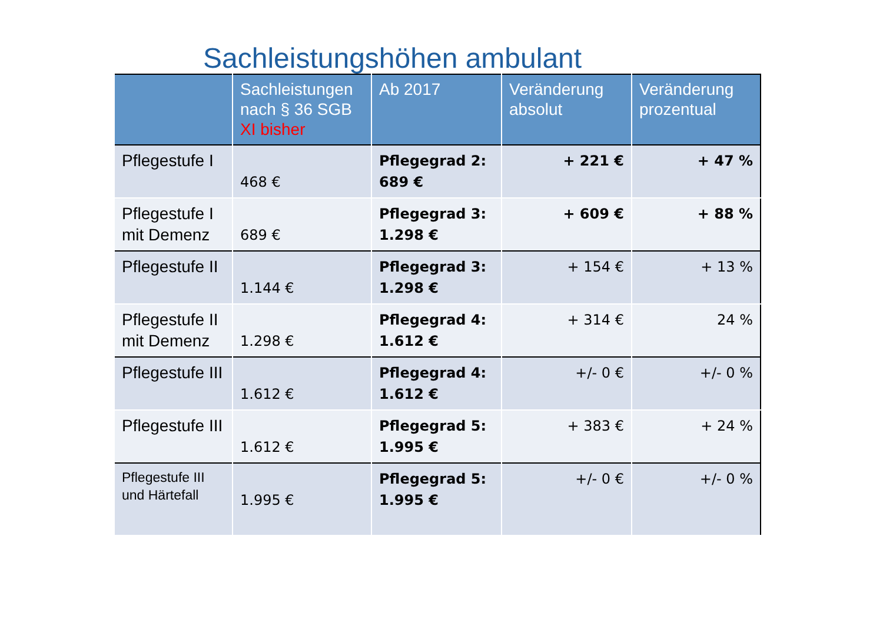Sachleistungshöhen ambulant
| | Sachleistungen nach § 36 SGB XI bisher | Ab 2017 | Veränderung absolut | Veränderung prozentual |
| --- | --- | --- | --- | --- |
| Pflegestufe I | 468 € | Pflegegrad 2: 689 € | + 221 € | + 47 % |
| Pflegestufe I mit Demenz | 689 € | Pflegegrad 3: 1.298 € | + 609 € | + 88 % |
| Pflegestufe II | 1.144 € | Pflegegrad 3: 1.298 € | + 154 € | + 13 % |
| Pflegestufe II mit Demenz | 1.298 € | Pflegegrad 4: 1.612 € | + 314 € | 24 % |
| Pflegestufe III | 1.612 € | Pflegegrad 4: 1.612 € | +/- 0 € | +/- 0 % |
| Pflegestufe III | 1.612 € | Pflegegrad 5: 1.995 € | + 383 € | + 24 % |
| Pflegestufe III und Härtefall | 1.995 € | Pflegegrad 5: 1.995 € | +/- 0 € | +/- 0 % |